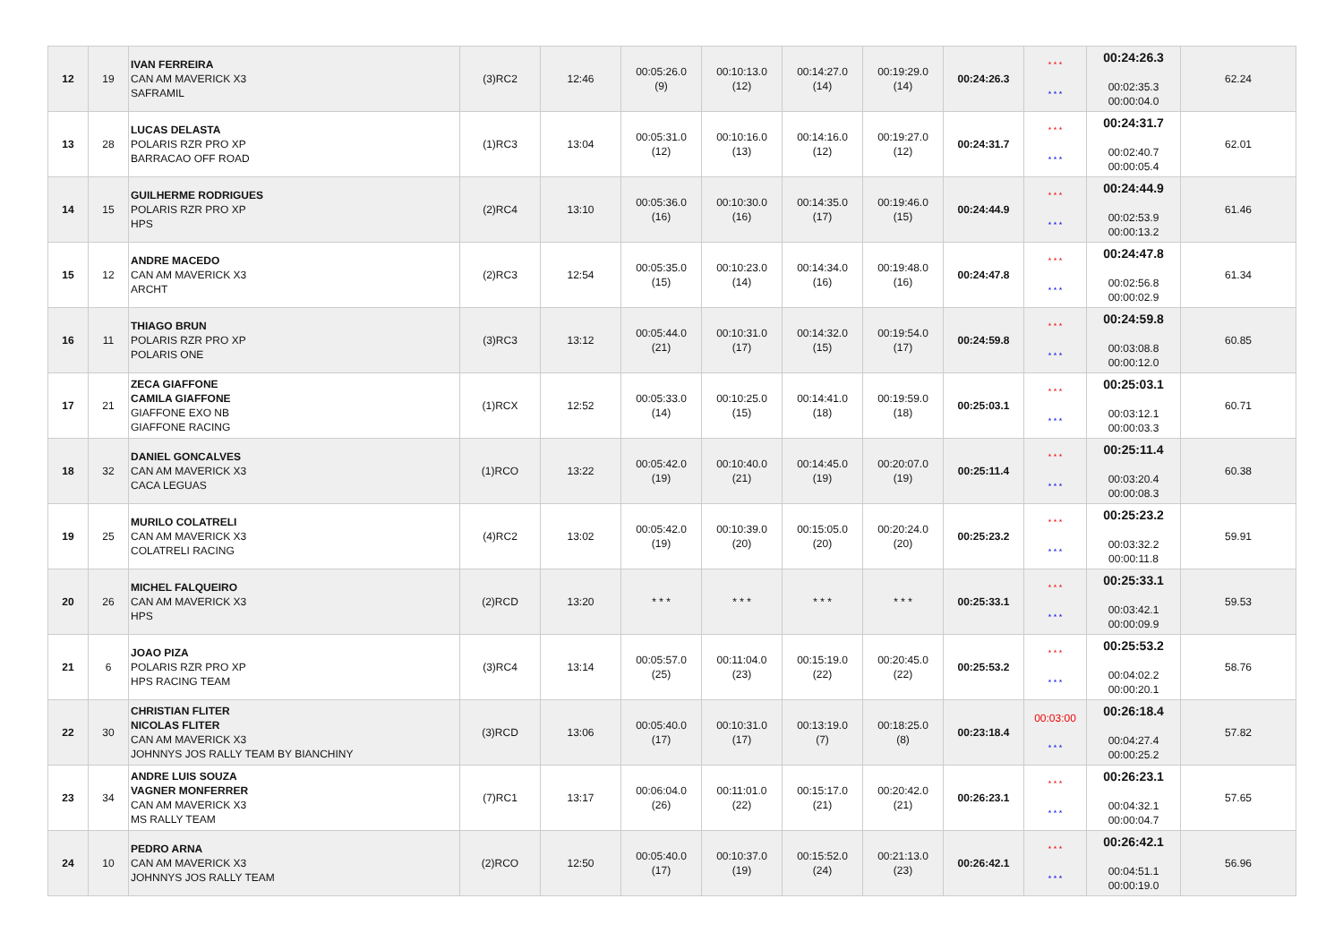| 12 | 19 | IVAN FERREIRA CAN AM MAVERICK X3 SAFRAMIL | (3)RC2 | 12:46 | 00:05:26.0 (9) | 00:10:13.0 (12) | 00:14:27.0 (14) | 00:19:29.0 (14) | 00:24:26.3 | * * * * * * | 00:24:26.3 00:02:35.3 00:00:04.0 | 62.24 |
| 13 | 28 | LUCAS DELASTA POLARIS RZR PRO XP BARRACAO OFF ROAD | (1)RC3 | 13:04 | 00:05:31.0 (12) | 00:10:16.0 (13) | 00:14:16.0 (12) | 00:19:27.0 (12) | 00:24:31.7 | * * * * * * | 00:24:31.7 00:02:40.7 00:00:05.4 | 62.01 |
| 14 | 15 | GUILHERME RODRIGUES POLARIS RZR PRO XP HPS | (2)RC4 | 13:10 | 00:05:36.0 (16) | 00:10:30.0 (16) | 00:14:35.0 (17) | 00:19:46.0 (15) | 00:24:44.9 | * * * * * * | 00:24:44.9 00:02:53.9 00:00:13.2 | 61.46 |
| 15 | 12 | ANDRE MACEDO CAN AM MAVERICK X3 ARCHT | (2)RC3 | 12:54 | 00:05:35.0 (15) | 00:10:23.0 (14) | 00:14:34.0 (16) | 00:19:48.0 (16) | 00:24:47.8 | * * * * * * | 00:24:47.8 00:02:56.8 00:00:02.9 | 61.34 |
| 16 | 11 | THIAGO BRUN POLARIS RZR PRO XP POLARIS ONE | (3)RC3 | 13:12 | 00:05:44.0 (21) | 00:10:31.0 (17) | 00:14:32.0 (15) | 00:19:54.0 (17) | 00:24:59.8 | * * * * * * | 00:24:59.8 00:03:08.8 00:00:12.0 | 60.85 |
| 17 | 21 | ZECA GIAFFONE CAMILA GIAFFONE GIAFFONE EXO NB GIAFFONE RACING | (1)RCX | 12:52 | 00:05:33.0 (14) | 00:10:25.0 (15) | 00:14:41.0 (18) | 00:19:59.0 (18) | 00:25:03.1 | * * * * * * | 00:25:03.1 00:03:12.1 00:00:03.3 | 60.71 |
| 18 | 32 | DANIEL GONCALVES CAN AM MAVERICK X3 CACA LEGUAS | (1)RCO | 13:22 | 00:05:42.0 (19) | 00:10:40.0 (21) | 00:14:45.0 (19) | 00:20:07.0 (19) | 00:25:11.4 | * * * * * * | 00:25:11.4 00:03:20.4 00:00:08.3 | 60.38 |
| 19 | 25 | MURILO COLATRELI CAN AM MAVERICK X3 COLATRELI RACING | (4)RC2 | 13:02 | 00:05:42.0 (19) | 00:10:39.0 (20) | 00:15:05.0 (20) | 00:20:24.0 (20) | 00:25:23.2 | * * * * * * | 00:25:23.2 00:03:32.2 00:00:11.8 | 59.91 |
| 20 | 26 | MICHEL FALQUEIRO CAN AM MAVERICK X3 HPS | (2)RCD | 13:20 | * * * | * * * | * * * | * * * | 00:25:33.1 | * * * * * * | 00:25:33.1 00:03:42.1 00:00:09.9 | 59.53 |
| 21 | 6 | JOAO PIZA POLARIS RZR PRO XP HPS RACING TEAM | (3)RC4 | 13:14 | 00:05:57.0 (25) | 00:11:04.0 (23) | 00:15:19.0 (22) | 00:20:45.0 (22) | 00:25:53.2 | * * * * * * | 00:25:53.2 00:04:02.2 00:00:20.1 | 58.76 |
| 22 | 30 | CHRISTIAN FLITER NICOLAS FLITER CAN AM MAVERICK X3 JOHNNYS JOS RALLY TEAM BY BIANCHINY | (3)RCD | 13:06 | 00:05:40.0 (17) | 00:10:31.0 (17) | 00:13:19.0 (7) | 00:18:25.0 (8) | 00:23:18.4 | 00:03:00 * * * | 00:26:18.4 00:04:27.4 00:00:25.2 | 57.82 |
| 23 | 34 | ANDRE LUIS SOUZA VAGNER MONFERRER CAN AM MAVERICK X3 MS RALLY TEAM | (7)RC1 | 13:17 | 00:06:04.0 (26) | 00:11:01.0 (22) | 00:15:17.0 (21) | 00:20:42.0 (21) | 00:26:23.1 | * * * * * * | 00:26:23.1 00:04:32.1 00:00:04.7 | 57.65 |
| 24 | 10 | PEDRO ARNA CAN AM MAVERICK X3 JOHNNYS JOS RALLY TEAM | (2)RCO | 12:50 | 00:05:40.0 (17) | 00:10:37.0 (19) | 00:15:52.0 (24) | 00:21:13.0 (23) | 00:26:42.1 | * * * * * * | 00:26:42.1 00:04:51.1 00:00:19.0 | 56.96 |